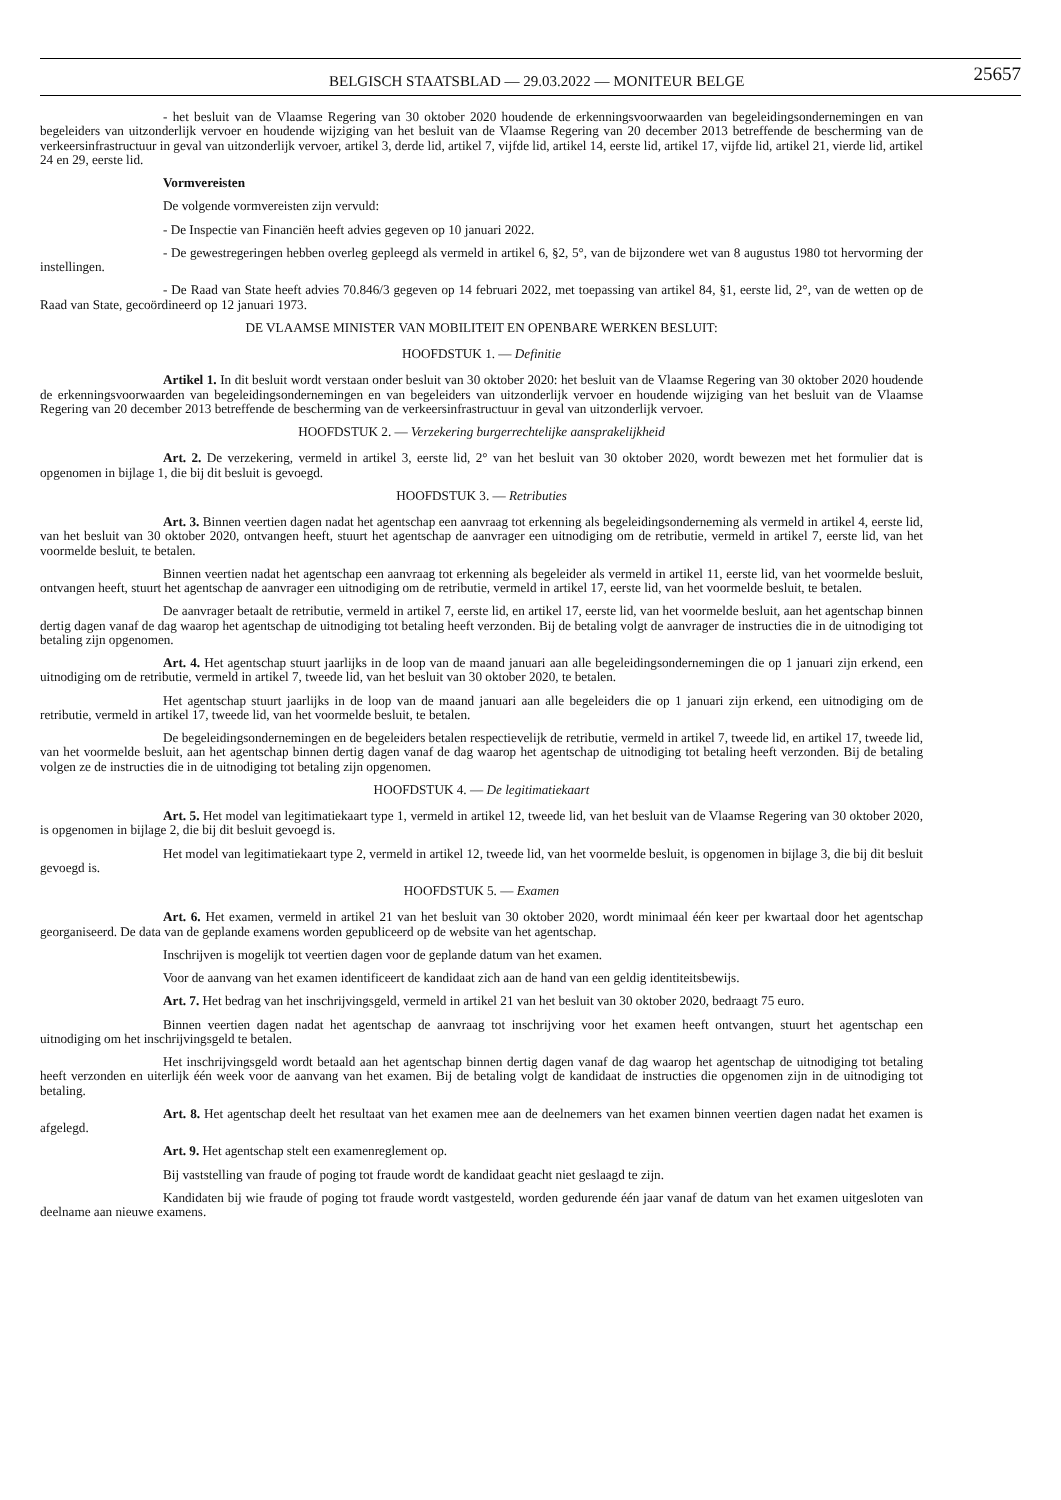BELGISCH STAATSBLAD — 29.03.2022 — MONITEUR BELGE
25657
- het besluit van de Vlaamse Regering van 30 oktober 2020 houdende de erkenningsvoorwaarden van begeleidingsondernemingen en van begeleiders van uitzonderlijk vervoer en houdende wijziging van het besluit van de Vlaamse Regering van 20 december 2013 betreffende de bescherming van de verkeersinfrastructuur in geval van uitzonderlijk vervoer, artikel 3, derde lid, artikel 7, vijfde lid, artikel 14, eerste lid, artikel 17, vijfde lid, artikel 21, vierde lid, artikel 24 en 29, eerste lid.
Vormvereisten
De volgende vormvereisten zijn vervuld:
- De Inspectie van Financiën heeft advies gegeven op 10 januari 2022.
- De gewestregeringen hebben overleg gepleegd als vermeld in artikel 6, §2, 5°, van de bijzondere wet van 8 augustus 1980 tot hervorming der instellingen.
- De Raad van State heeft advies 70.846/3 gegeven op 14 februari 2022, met toepassing van artikel 84, §1, eerste lid, 2°, van de wetten op de Raad van State, gecoördineerd op 12 januari 1973.
DE VLAAMSE MINISTER VAN MOBILITEIT EN OPENBARE WERKEN BESLUIT:
HOOFDSTUK 1. — Definitie
Artikel 1. In dit besluit wordt verstaan onder besluit van 30 oktober 2020: het besluit van de Vlaamse Regering van 30 oktober 2020 houdende de erkenningsvoorwaarden van begeleidingsondernemingen en van begeleiders van uitzonderlijk vervoer en houdende wijziging van het besluit van de Vlaamse Regering van 20 december 2013 betreffende de bescherming van de verkeersinfrastructuur in geval van uitzonderlijk vervoer.
HOOFDSTUK 2. — Verzekering burgerrechtelijke aansprakelijkheid
Art. 2. De verzekering, vermeld in artikel 3, eerste lid, 2° van het besluit van 30 oktober 2020, wordt bewezen met het formulier dat is opgenomen in bijlage 1, die bij dit besluit is gevoegd.
HOOFDSTUK 3. — Retributies
Art. 3. Binnen veertien dagen nadat het agentschap een aanvraag tot erkenning als begeleidingsonderneming als vermeld in artikel 4, eerste lid, van het besluit van 30 oktober 2020, ontvangen heeft, stuurt het agentschap de aanvrager een uitnodiging om de retributie, vermeld in artikel 7, eerste lid, van het voormelde besluit, te betalen.
Binnen veertien nadat het agentschap een aanvraag tot erkenning als begeleider als vermeld in artikel 11, eerste lid, van het voormelde besluit, ontvangen heeft, stuurt het agentschap de aanvrager een uitnodiging om de retributie, vermeld in artikel 17, eerste lid, van het voormelde besluit, te betalen.
De aanvrager betaalt de retributie, vermeld in artikel 7, eerste lid, en artikel 17, eerste lid, van het voormelde besluit, aan het agentschap binnen dertig dagen vanaf de dag waarop het agentschap de uitnodiging tot betaling heeft verzonden. Bij de betaling volgt de aanvrager de instructies die in de uitnodiging tot betaling zijn opgenomen.
Art. 4. Het agentschap stuurt jaarlijks in de loop van de maand januari aan alle begeleidingsondernemingen die op 1 januari zijn erkend, een uitnodiging om de retributie, vermeld in artikel 7, tweede lid, van het besluit van 30 oktober 2020, te betalen.
Het agentschap stuurt jaarlijks in de loop van de maand januari aan alle begeleiders die op 1 januari zijn erkend, een uitnodiging om de retributie, vermeld in artikel 17, tweede lid, van het voormelde besluit, te betalen.
De begeleidingsondernemingen en de begeleiders betalen respectievelijk de retributie, vermeld in artikel 7, tweede lid, en artikel 17, tweede lid, van het voormelde besluit, aan het agentschap binnen dertig dagen vanaf de dag waarop het agentschap de uitnodiging tot betaling heeft verzonden. Bij de betaling volgen ze de instructies die in de uitnodiging tot betaling zijn opgenomen.
HOOFDSTUK 4. — De legitimatiekaart
Art. 5. Het model van legitimatiekaart type 1, vermeld in artikel 12, tweede lid, van het besluit van de Vlaamse Regering van 30 oktober 2020, is opgenomen in bijlage 2, die bij dit besluit gevoegd is.
Het model van legitimatiekaart type 2, vermeld in artikel 12, tweede lid, van het voormelde besluit, is opgenomen in bijlage 3, die bij dit besluit gevoegd is.
HOOFDSTUK 5. — Examen
Art. 6. Het examen, vermeld in artikel 21 van het besluit van 30 oktober 2020, wordt minimaal één keer per kwartaal door het agentschap georganiseerd. De data van de geplande examens worden gepubliceerd op de website van het agentschap.
Inschrijven is mogelijk tot veertien dagen voor de geplande datum van het examen.
Voor de aanvang van het examen identificeert de kandidaat zich aan de hand van een geldig identiteitsbewijs.
Art. 7. Het bedrag van het inschrijvingsgeld, vermeld in artikel 21 van het besluit van 30 oktober 2020, bedraagt 75 euro.
Binnen veertien dagen nadat het agentschap de aanvraag tot inschrijving voor het examen heeft ontvangen, stuurt het agentschap een uitnodiging om het inschrijvingsgeld te betalen.
Het inschrijvingsgeld wordt betaald aan het agentschap binnen dertig dagen vanaf de dag waarop het agentschap de uitnodiging tot betaling heeft verzonden en uiterlijk één week voor de aanvang van het examen. Bij de betaling volgt de kandidaat de instructies die opgenomen zijn in de uitnodiging tot betaling.
Art. 8. Het agentschap deelt het resultaat van het examen mee aan de deelnemers van het examen binnen veertien dagen nadat het examen is afgelegd.
Art. 9. Het agentschap stelt een examenreglement op.
Bij vaststelling van fraude of poging tot fraude wordt de kandidaat geacht niet geslaagd te zijn.
Kandidaten bij wie fraude of poging tot fraude wordt vastgesteld, worden gedurende één jaar vanaf de datum van het examen uitgesloten van deelname aan nieuwe examens.